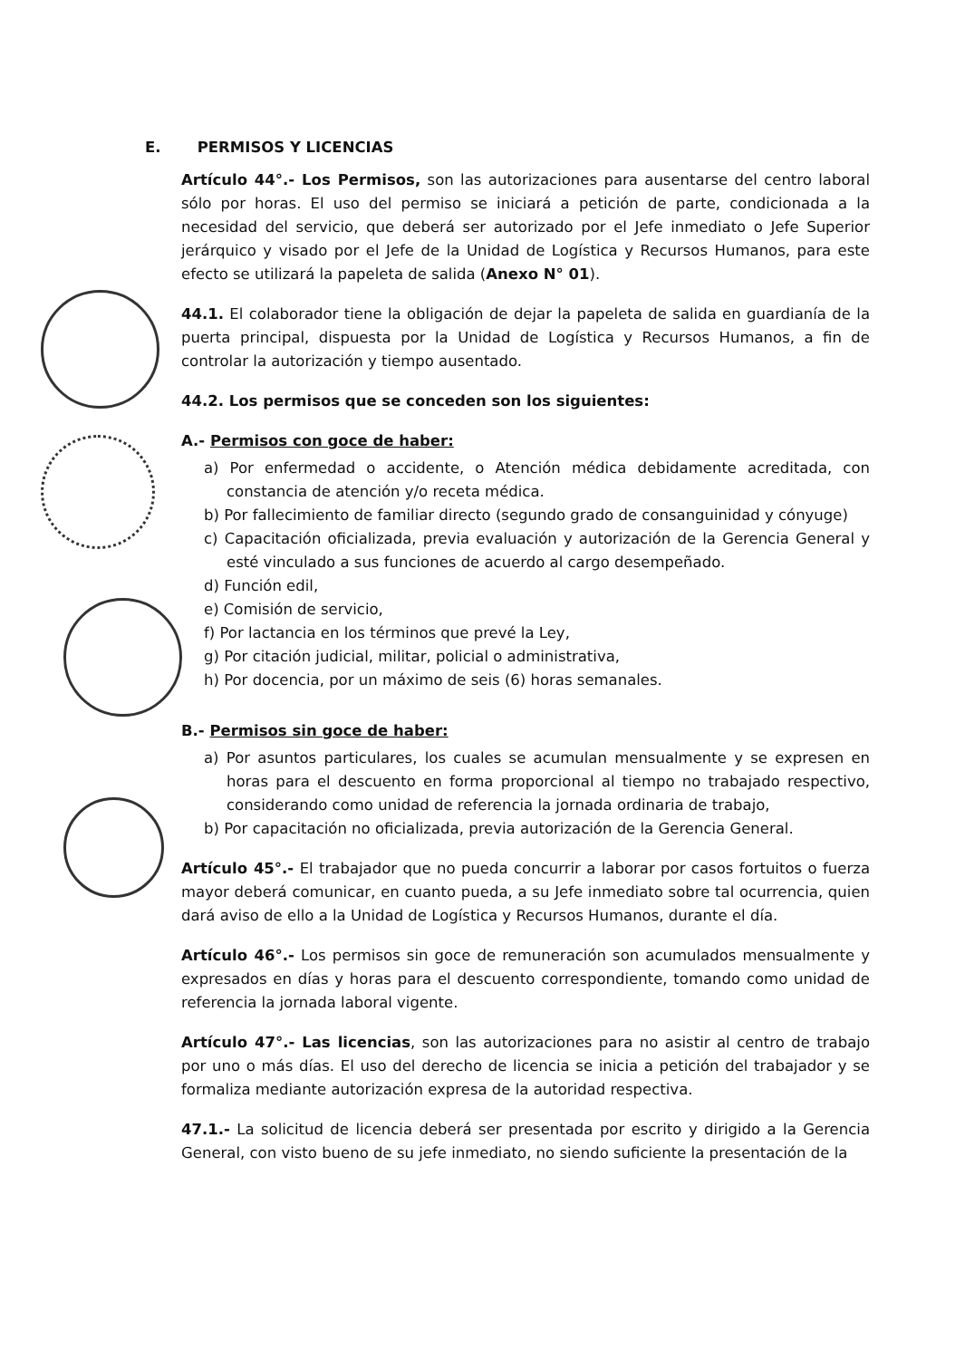E. PERMISOS Y LICENCIAS
Artículo 44°.- Los Permisos, son las autorizaciones para ausentarse del centro laboral sólo por horas. El uso del permiso se iniciará a petición de parte, condicionada a la necesidad del servicio, que deberá ser autorizado por el Jefe inmediato o Jefe Superior jerárquico y visado por el Jefe de la Unidad de Logística y Recursos Humanos, para este efecto se utilizará la papeleta de salida (Anexo N° 01).
44.1. El colaborador tiene la obligación de dejar la papeleta de salida en guardianía de la puerta principal, dispuesta por la Unidad de Logística y Recursos Humanos, a fin de controlar la autorización y tiempo ausentado.
44.2. Los permisos que se conceden son los siguientes:
A.- Permisos con goce de haber:
a) Por enfermedad o accidente, o Atención médica debidamente acreditada, con constancia de atención y/o receta médica.
b) Por fallecimiento de familiar directo (segundo grado de consanguinidad y cónyuge)
c) Capacitación oficializada, previa evaluación y autorización de la Gerencia General y esté vinculado a sus funciones de acuerdo al cargo desempeñado.
d) Función edil,
e) Comisión de servicio,
f) Por lactancia en los términos que prevé la Ley,
g) Por citación judicial, militar, policial o administrativa,
h) Por docencia, por un máximo de seis (6) horas semanales.
B.- Permisos sin goce de haber:
a) Por asuntos particulares, los cuales se acumulan mensualmente y se expresen en horas para el descuento en forma proporcional al tiempo no trabajado respectivo, considerando como unidad de referencia la jornada ordinaria de trabajo,
b) Por capacitación no oficializada, previa autorización de la Gerencia General.
Artículo 45°.- El trabajador que no pueda concurrir a laborar por casos fortuitos o fuerza mayor deberá comunicar, en cuanto pueda, a su Jefe inmediato sobre tal ocurrencia, quien dará aviso de ello a la Unidad de Logística y Recursos Humanos, durante el día.
Artículo 46°.- Los permisos sin goce de remuneración son acumulados mensualmente y expresados en días y horas para el descuento correspondiente, tomando como unidad de referencia la jornada laboral vigente.
Artículo 47°.- Las licencias, son las autorizaciones para no asistir al centro de trabajo por uno o más días. El uso del derecho de licencia se inicia a petición del trabajador y se formaliza mediante autorización expresa de la autoridad respectiva.
47.1.- La solicitud de licencia deberá ser presentada por escrito y dirigido a la Gerencia General, con visto bueno de su jefe inmediato, no siendo suficiente la presentación de la